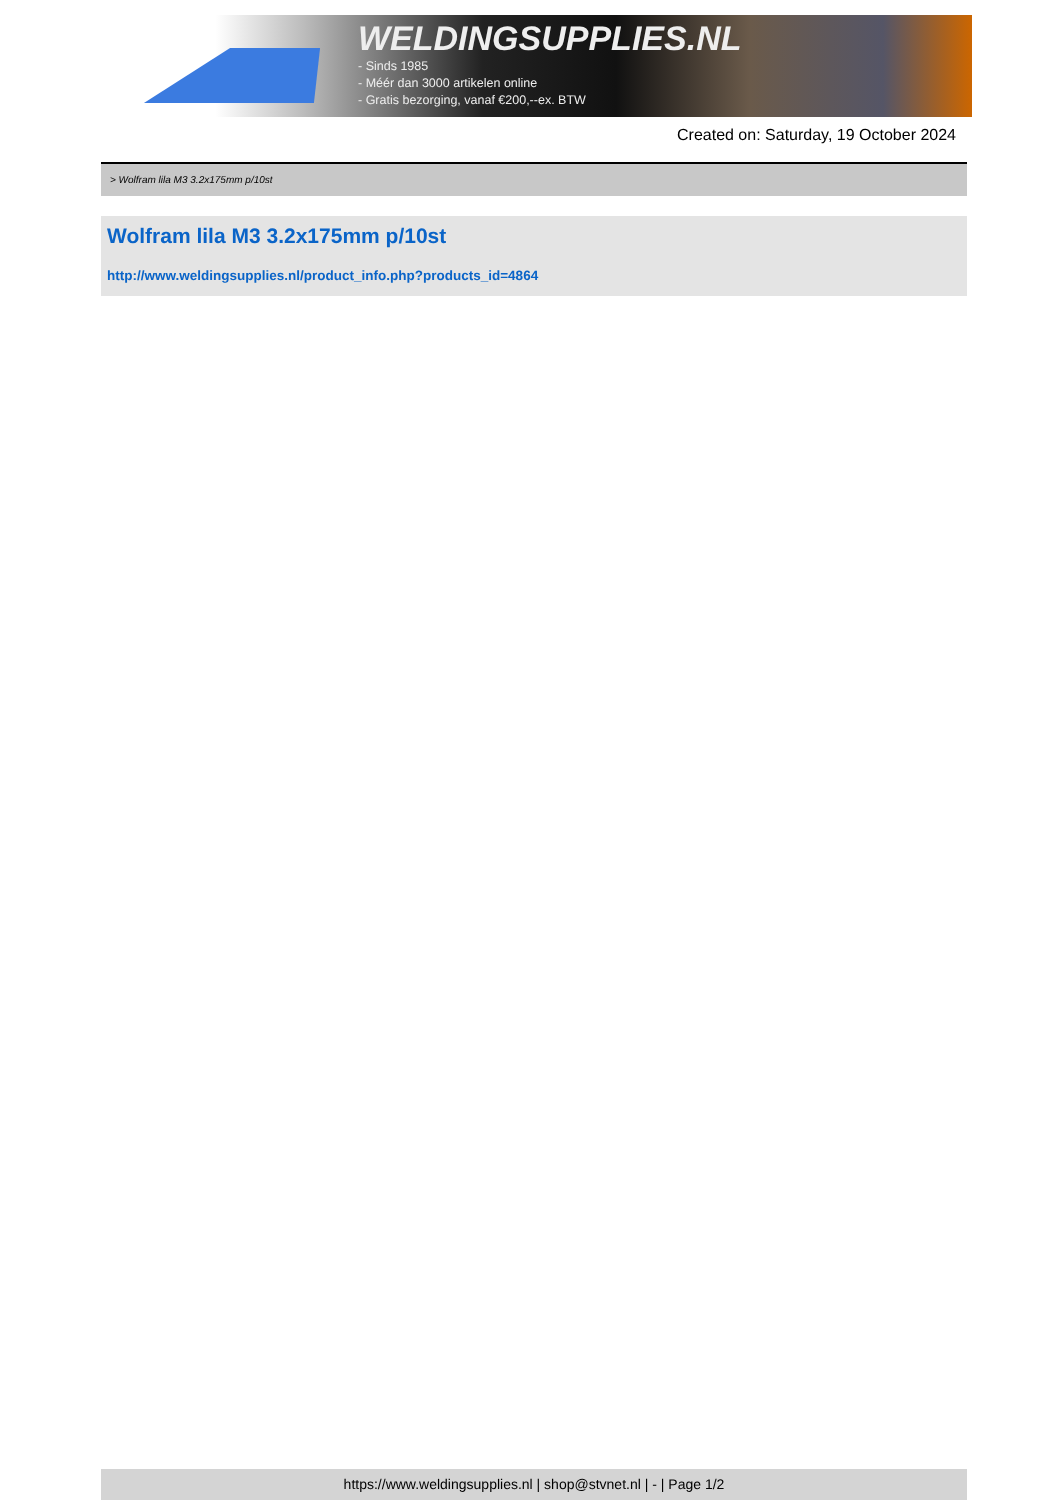WELDINGSUPPLIES.NL
- Sinds 1985
- Méér dan 3000 artikelen online
- Gratis bezorging, vanaf €200,--ex. BTW
Created on: Saturday, 19 October 2024
> Wolfram lila M3 3.2x175mm p/10st
Wolfram lila M3 3.2x175mm p/10st
http://www.weldingsupplies.nl/product_info.php?products_id=4864
https://www.weldingsupplies.nl | shop@stvnet.nl | - | Page 1/2